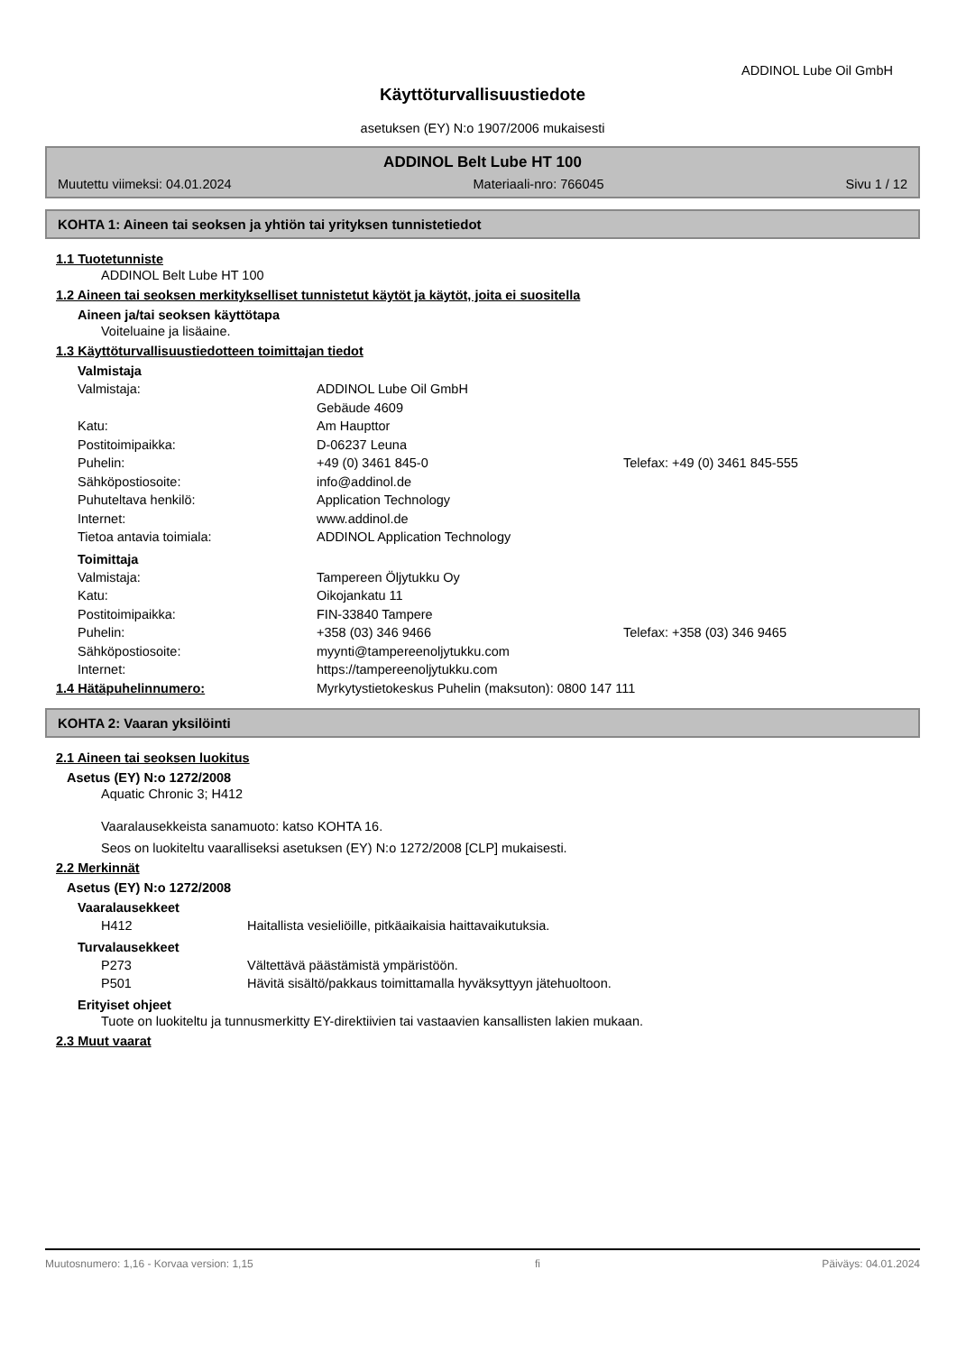ADDINOL Lube Oil GmbH
Käyttöturvallisuustiedote
asetuksen (EY) N:o 1907/2006 mukaisesti
ADDINOL Belt Lube HT 100
Muutettu viimeksi: 04.01.2024 Materiaali-nro: 766045 Sivu 1 / 12
KOHTA 1: Aineen tai seoksen ja yhtiön tai yrityksen tunnistetiedot
1.1 Tuotetunniste
ADDINOL Belt Lube HT 100
1.2 Aineen tai seoksen merkitykselliset tunnistetut käytöt ja käytöt, joita ei suositella
Aineen ja/tai seoksen käyttötapa
Voiteluaine ja lisäaine.
1.3 Käyttöturvallisuustiedotteen toimittajan tiedot
Valmistaja
Valmistaja: ADDINOL Lube Oil GmbH
Gebäude 4609
Katu: Am Haupttor
Postitoimipaikka: D-06237 Leuna
Puhelin: +49 (0) 3461 845-0 Telefax: +49 (0) 3461 845-555
Sähköpostiosoite: info@addinol.de
Puhuteltava henkilö: Application Technology
Internet: www.addinol.de
Tietoa antavia toimiala: ADDINOL Application Technology
Toimittaja
Valmistaja: Tampereen Öljytukku Oy
Katu: Oikojankatu 11
Postitoimipaikka: FIN-33840 Tampere
Puhelin: +358 (03) 346 9466 Telefax: +358 (03) 346 9465
Sähköpostiosoite: myynti@tampereenoljytukku.com
Internet: https://tampereenoljytukku.com
1.4 Hätäpuhelinnumero: Myrkytystietokeskus Puhelin (maksuton): 0800 147 111
KOHTA 2: Vaaran yksilöinti
2.1 Aineen tai seoksen luokitus
Asetus (EY) N:o 1272/2008
Aquatic Chronic 3; H412
Vaaralausekkeista sanamuoto: katso KOHTA 16.
Seos on luokiteltu vaaralliseksi asetuksen (EY) N:o 1272/2008 [CLP] mukaisesti.
2.2 Merkinnät
Asetus (EY) N:o 1272/2008
Vaaralausekkeet
H412 Haitallista vesieliöille, pitkäaikaisia haittavaikutuksia.
Turvalausekkeet
P273 Vältettävä päästämistä ympäristöön.
P501 Hävitä sisältö/pakkaus toimittamalla hyväksyttyyn jätehuoltoon.
Erityiset ohjeet
Tuote on luokiteltu ja tunnusmerkitty EY-direktiivien tai vastaavien kansallisten lakien mukaan.
2.3 Muut vaarat
Muutosnumero: 1,16 - Korvaa version: 1,15 fi Päiväys: 04.01.2024